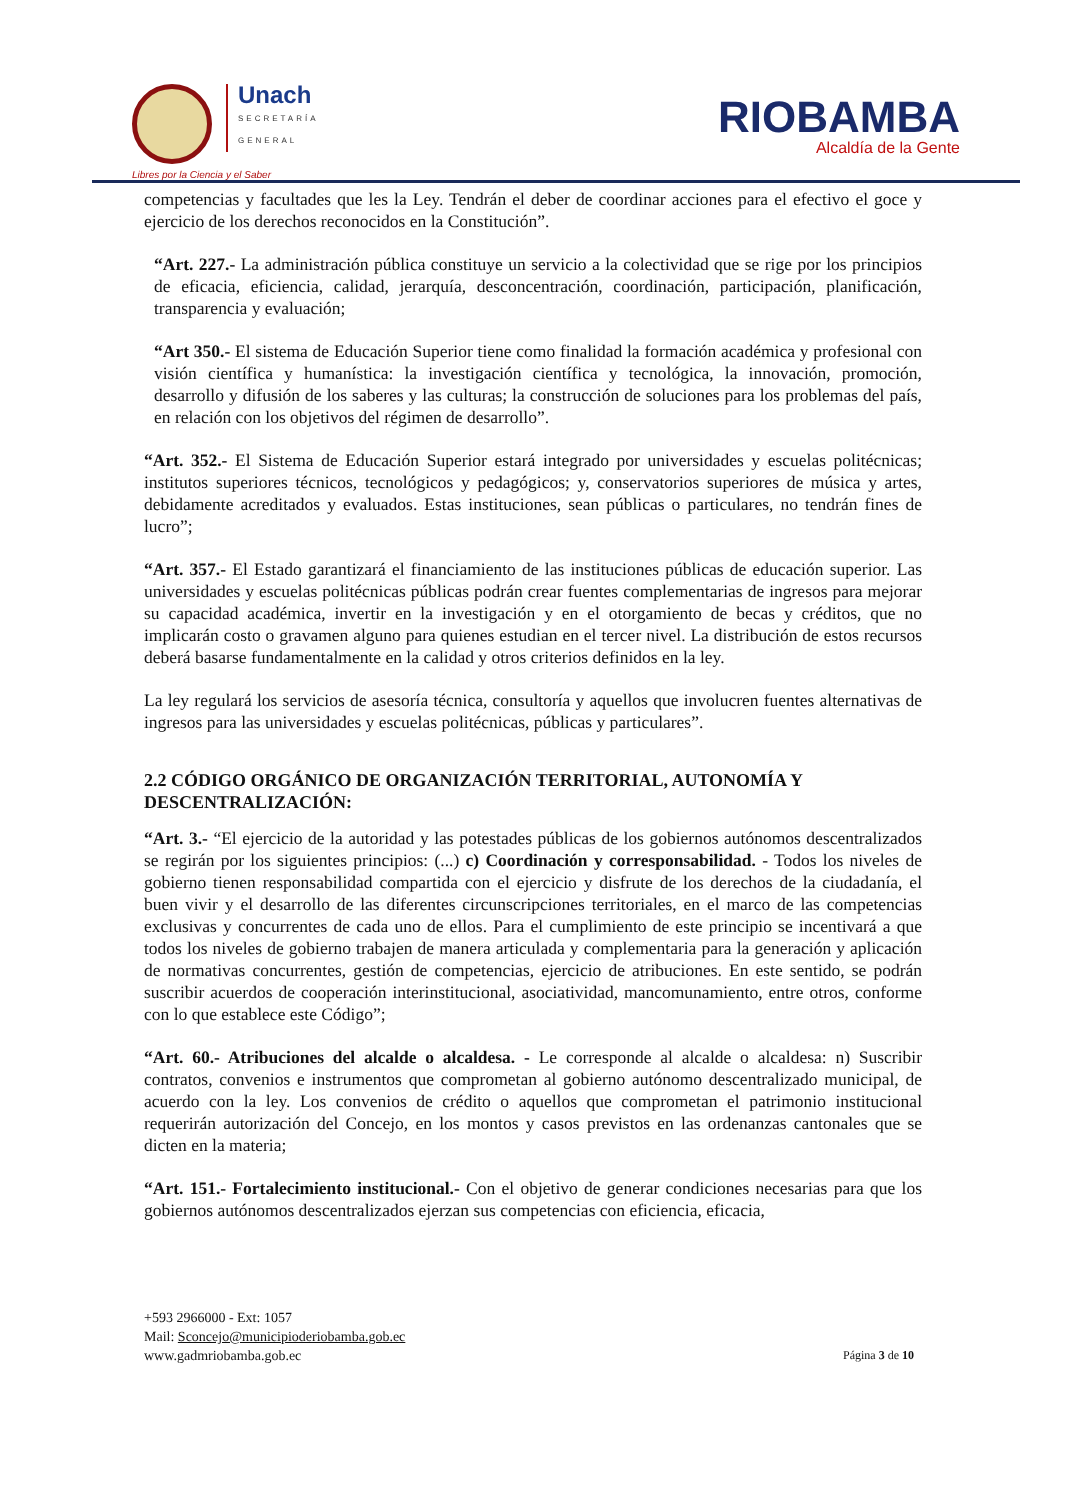Unach SECRETARÍA GENERAL
Libres por la Ciencia y el Saber
RIOBAMBA
Alcaldía de la Gente
competencias y facultades que les la Ley. Tendrán el deber de coordinar acciones para el efectivo el goce y ejercicio de los derechos reconocidos en la Constitución”.
“Art. 227.- La administración pública constituye un servicio a la colectividad que se rige por los principios de eficacia, eficiencia, calidad, jerarquía, desconcentración, coordinación, participación, planificación, transparencia y evaluación;
“Art 350.- El sistema de Educación Superior tiene como finalidad la formación académica y profesional con visión científica y humanística: la investigación científica y tecnológica, la innovación, promoción, desarrollo y difusión de los saberes y las culturas; la construcción de soluciones para los problemas del país, en relación con los objetivos del régimen de desarrollo”.
“Art. 352.- El Sistema de Educación Superior estará integrado por universidades y escuelas politécnicas; institutos superiores técnicos, tecnológicos y pedagógicos; y, conservatorios superiores de música y artes, debidamente acreditados y evaluados. Estas instituciones, sean públicas o particulares, no tendrán fines de lucro”;
“Art. 357.- El Estado garantizará el financiamiento de las instituciones públicas de educación superior. Las universidades y escuelas politécnicas públicas podrán crear fuentes complementarias de ingresos para mejorar su capacidad académica, invertir en la investigación y en el otorgamiento de becas y créditos, que no implicarán costo o gravamen alguno para quienes estudian en el tercer nivel. La distribución de estos recursos deberá basarse fundamentalmente en la calidad y otros criterios definidos en la ley.
La ley regulará los servicios de asesoría técnica, consultoría y aquellos que involucren fuentes alternativas de ingresos para las universidades y escuelas politécnicas, públicas y particulares”.
2.2 CÓDIGO ORGÁNICO DE ORGANIZACIÓN TERRITORIAL, AUTONOMÍA Y DESCENTRALIZACIÓN:
“Art. 3.- “El ejercicio de la autoridad y las potestades públicas de los gobiernos autónomos descentralizados se regirán por los siguientes principios: (...) c) Coordinación y corresponsabilidad. - Todos los niveles de gobierno tienen responsabilidad compartida con el ejercicio y disfrute de los derechos de la ciudadanía, el buen vivir y el desarrollo de las diferentes circunscripciones territoriales, en el marco de las competencias exclusivas y concurrentes de cada uno de ellos. Para el cumplimiento de este principio se incentivará a que todos los niveles de gobierno trabajen de manera articulada y complementaria para la generación y aplicación de normativas concurrentes, gestión de competencias, ejercicio de atribuciones. En este sentido, se podrán suscribir acuerdos de cooperación interinstitucional, asociatividad, mancomunamiento, entre otros, conforme con lo que establece este Código”;
“Art. 60.- Atribuciones del alcalde o alcaldesa. - Le corresponde al alcalde o alcaldesa: n) Suscribir contratos, convenios e instrumentos que comprometan al gobierno autónomo descentralizado municipal, de acuerdo con la ley. Los convenios de crédito o aquellos que comprometan el patrimonio institucional requerirán autorización del Concejo, en los montos y casos previstos en las ordenanzas cantonales que se dicten en la materia;
“Art. 151.- Fortalecimiento institucional.- Con el objetivo de generar condiciones necesarias para que los gobiernos autónomos descentralizados ejerzan sus competencias con eficiencia, eficacia,
+593 2966000 - Ext: 1057
Mail: Sconcejo@municipioderiobamba.gob.ec
www.gadmriobamba.gob.ec
Página 3 de 10